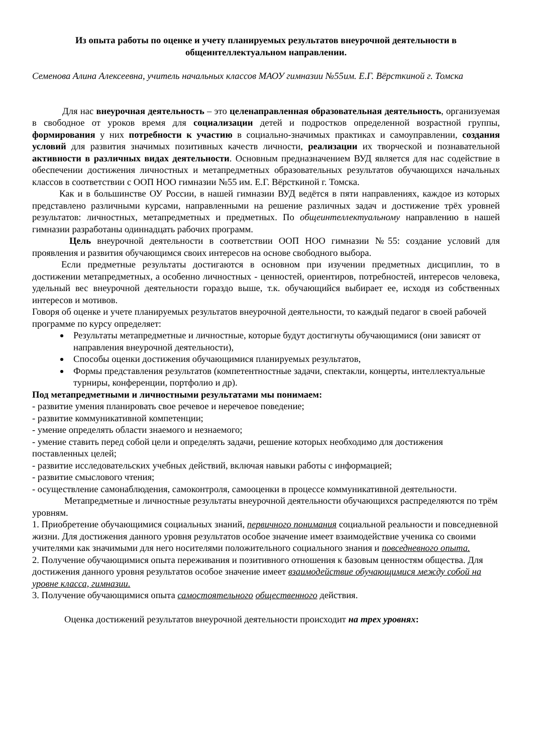Из опыта работы по оценке и учету планируемых результатов внеурочной деятельности в общеинтеллектуальном направлении.
Семенова Алина Алексеевна, учитель начальных классов МАОУ гимназии №55им. Е.Г. Вёрсткиной г. Томска
Для нас внеурочная деятельность – это целенаправленная образовательная деятельность, организуемая в свободное от уроков время для социализации детей и подростков определенной возрастной группы, формирования у них потребности к участию в социально-значимых практиках и самоуправлении, создания условий для развития значимых позитивных качеств личности, реализации их творческой и познавательной активности в различных видах деятельности. Основным предназначением ВУД является для нас содействие в обеспечении достижения личностных и метапредметных образовательных результатов обучающихся начальных классов в соответствии с ООП НОО гимназии №55 им. Е.Г. Вёрсткиной г. Томска.
Как и в большинстве ОУ России, в нашей гимназии ВУД ведётся в пяти направлениях, каждое из которых представлено различными курсами, направленными на решение различных задач и достижение трёх уровней результатов: личностных, метапредметных и предметных. По общеинтеллектуальному направлению в нашей гимназии разработаны одиннадцать рабочих программ.
Цель внеурочной деятельности в соответствии ООП НОО гимназии №55: создание условий для проявления и развития обучающимся своих интересов на основе свободного выбора.
Если предметные результаты достигаются в основном при изучении предметных дисциплин, то в достижении метапредметных, а особенно личностных - ценностей, ориентиров, потребностей, интересов человека, удельный вес внеурочной деятельности гораздо выше, т.к. обучающийся выбирает ее, исходя из собственных интересов и мотивов.
Говоря об оценке и учете планируемых результатов внеурочной деятельности, то каждый педагог в своей рабочей программе по курсу определяет:
Результаты метапредметные и личностные, которые будут достигнуты обучающимися (они зависят от направления внеурочной деятельности),
Способы оценки достижения обучающимися планируемых результатов,
Формы представления результатов (компетентностные задачи, спектакли, концерты, интеллектуальные турниры, конференции, портфолио и др).
Под метапредметными и личностными результатами мы понимаем:
- развитие умения планировать свое речевое и неречевое поведение;
- развитие коммуникативной компетенции;
- умение определять области знаемого и незнаемого;
- умение ставить перед собой цели и определять задачи, решение которых необходимо для достижения поставленных целей;
- развитие исследовательских учебных действий, включая навыки работы с информацией;
- развитие смыслового чтения;
- осуществление самонаблюдения, самоконтроля, самооценки в процессе коммуникативной деятельности.
Метапредметные и личностные результаты внеурочной деятельности обучающихся распределяются по трём уровням.
1. Приобретение обучающимися социальных знаний, первичного понимания социальной реальности и повседневной жизни. Для достижения данного уровня результатов особое значение имеет взаимодействие ученика со своими учителями как значимыми для него носителями положительного социального знания и повседневного опыта.
2. Получение обучающимися опыта переживания и позитивного отношения к базовым ценностям общества. Для достижения данного уровня результатов особое значение имеет взаимодействие обучающимися между собой на уровне класса, гимназии.
3. Получение обучающимися опыта самостоятельного общественного действия.
Оценка достижений результатов внеурочной деятельности происходит на трех уровнях: